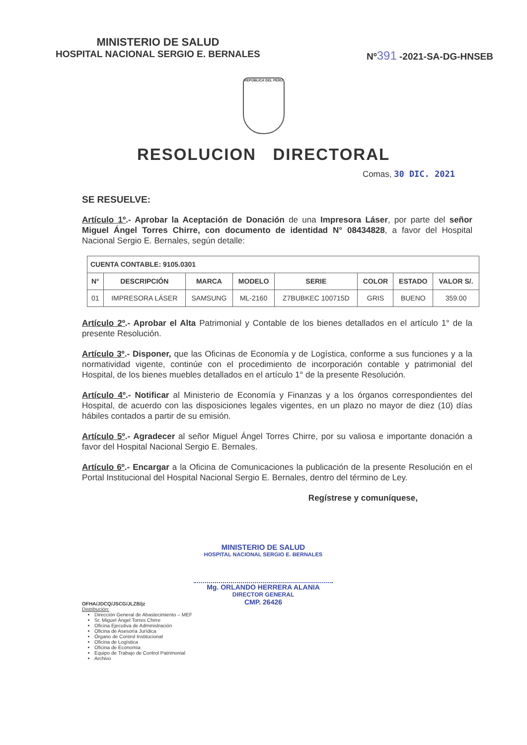MINISTERIO DE SALUD
HOSPITAL NACIONAL SERGIO E. BERNALES
Nº391 -2021-SA-DG-HNSEB
REPÚBLICA DEL PERÚ
RESOLUCION DIRECTORAL
Comas, 30 DIC. 2021
SE RESUELVE:
Artículo 1º.- Aprobar la Aceptación de Donación de una Impresora Láser, por parte del señor Miguel Ángel Torres Chirre, con documento de identidad N° 08434828, a favor del Hospital Nacional Sergio E. Bernales, según detalle:
| CUENTA CONTABLE: 9105.0301 | | | | | | | |
| --- | --- | --- | --- | --- | --- | --- | --- |
| N° | DESCRIPCIÓN | MARCA | MODELO | SERIE | COLOR | ESTADO | VALOR S/. |
| 01 | IMPRESORA LÁSER | SAMSUNG | ML-2160 | Z7BUBKEC 100715D | GRIS | BUENO | 359.00 |
Artículo 2º.- Aprobar el Alta Patrimonial y Contable de los bienes detallados en el artículo 1° de la presente Resolución.
Artículo 3º.- Disponer, que las Oficinas de Economía y de Logística, conforme a sus funciones y a la normatividad vigente, continúe con el procedimiento de incorporación contable y patrimonial del Hospital, de los bienes muebles detallados en el artículo 1° de la presente Resolución.
Artículo 4º.- Notificar al Ministerio de Economía y Finanzas y a los órganos correspondientes del Hospital, de acuerdo con las disposiciones legales vigentes, en un plazo no mayor de diez (10) días hábiles contados a partir de su emisión.
Artículo 5º.- Agradecer al señor Miguel Ángel Torres Chirre, por su valiosa e importante donación a favor del Hospital Nacional Sergio E. Bernales.
Artículo 6º.- Encargar a la Oficina de Comunicaciones la publicación de la presente Resolución en el Portal Institucional del Hospital Nacional Sergio E. Bernales, dentro del término de Ley.
Regístrese y comuníquese,
MINISTERIO DE SALUD
HOSPITAL NACIONAL SERGIO E. BERNALES
Mg. ORLANDO HERRERA ALANIA
DIRECTOR GENERAL
CMP. 26426
OFHA/JDCQ/JSCG/JLZB/jz
Distribución:
Dirección General de Abastecimiento – MEF
Sr. Miguel Ángel Torres Chirre
Oficina Ejecutiva de Administración
Oficina de Asesoría Jurídica
Órgano de Control Institucional
Oficina de Logística
Oficina de Economía
Equipo de Trabajo de Control Patrimonial
Archivo